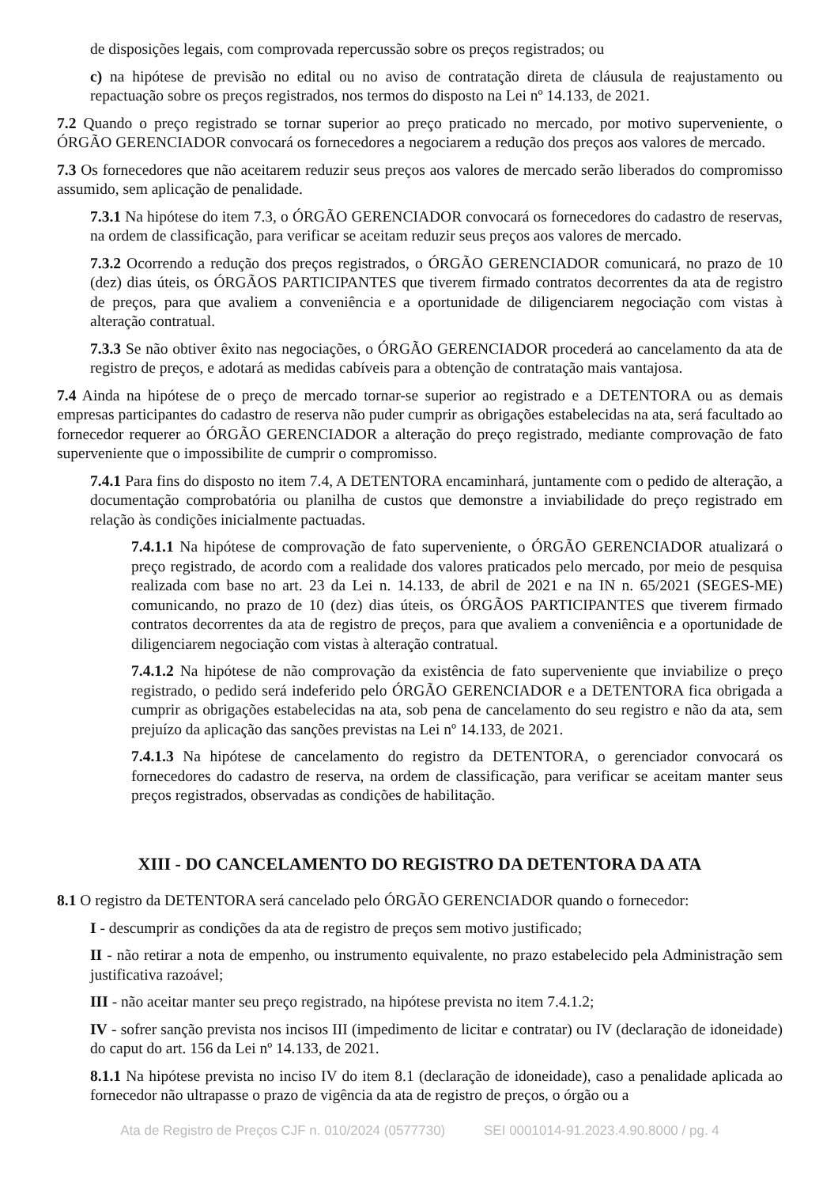de disposições legais, com comprovada repercussão sobre os preços registrados; ou
c) na hipótese de previsão no edital ou no aviso de contratação direta de cláusula de reajustamento ou repactuação sobre os preços registrados, nos termos do disposto na Lei nº 14.133, de 2021.
7.2 Quando o preço registrado se tornar superior ao preço praticado no mercado, por motivo superveniente, o ÓRGÃO GERENCIADOR convocará os fornecedores a negociarem a redução dos preços aos valores de mercado.
7.3 Os fornecedores que não aceitarem reduzir seus preços aos valores de mercado serão liberados do compromisso assumido, sem aplicação de penalidade.
7.3.1 Na hipótese do item 7.3, o ÓRGÃO GERENCIADOR convocará os fornecedores do cadastro de reservas, na ordem de classificação, para verificar se aceitam reduzir seus preços aos valores de mercado.
7.3.2 Ocorrendo a redução dos preços registrados, o ÓRGÃO GERENCIADOR comunicará, no prazo de 10 (dez) dias úteis, os ÓRGÃOS PARTICIPANTES que tiverem firmado contratos decorrentes da ata de registro de preços, para que avaliem a conveniência e a oportunidade de diligenciarem negociação com vistas à alteração contratual.
7.3.3 Se não obtiver êxito nas negociações, o ÓRGÃO GERENCIADOR procederá ao cancelamento da ata de registro de preços, e adotará as medidas cabíveis para a obtenção de contratação mais vantajosa.
7.4 Ainda na hipótese de o preço de mercado tornar-se superior ao registrado e a DETENTORA ou as demais empresas participantes do cadastro de reserva não puder cumprir as obrigações estabelecidas na ata, será facultado ao fornecedor requerer ao ÓRGÃO GERENCIADOR a alteração do preço registrado, mediante comprovação de fato superveniente que o impossibilite de cumprir o compromisso.
7.4.1 Para fins do disposto no item 7.4, A DETENTORA encaminhará, juntamente com o pedido de alteração, a documentação comprobatória ou planilha de custos que demonstre a inviabilidade do preço registrado em relação às condições inicialmente pactuadas.
7.4.1.1 Na hipótese de comprovação de fato superveniente, o ÓRGÃO GERENCIADOR atualizará o preço registrado, de acordo com a realidade dos valores praticados pelo mercado, por meio de pesquisa realizada com base no art. 23 da Lei n. 14.133, de abril de 2021 e na IN n. 65/2021 (SEGES-ME) comunicando, no prazo de 10 (dez) dias úteis, os ÓRGÃOS PARTICIPANTES que tiverem firmado contratos decorrentes da ata de registro de preços, para que avaliem a conveniência e a oportunidade de diligenciarem negociação com vistas à alteração contratual.
7.4.1.2 Na hipótese de não comprovação da existência de fato superveniente que inviabilize o preço registrado, o pedido será indeferido pelo ÓRGÃO GERENCIADOR e a DETENTORA fica obrigada a cumprir as obrigações estabelecidas na ata, sob pena de cancelamento do seu registro e não da ata, sem prejuízo da aplicação das sanções previstas na Lei nº 14.133, de 2021.
7.4.1.3 Na hipótese de cancelamento do registro da DETENTORA, o gerenciador convocará os fornecedores do cadastro de reserva, na ordem de classificação, para verificar se aceitam manter seus preços registrados, observadas as condições de habilitação.
XIII - DO CANCELAMENTO DO REGISTRO DA DETENTORA DA ATA
8.1 O registro da DETENTORA será cancelado pelo ÓRGÃO GERENCIADOR quando o fornecedor:
I - descumprir as condições da ata de registro de preços sem motivo justificado;
II - não retirar a nota de empenho, ou instrumento equivalente, no prazo estabelecido pela Administração sem justificativa razoável;
III - não aceitar manter seu preço registrado, na hipótese prevista no item 7.4.1.2;
IV - sofrer sanção prevista nos incisos III (impedimento de licitar e contratar) ou IV (declaração de idoneidade) do caput do art. 156 da Lei nº 14.133, de 2021.
8.1.1 Na hipótese prevista no inciso IV do item 8.1 (declaração de idoneidade), caso a penalidade aplicada ao fornecedor não ultrapasse o prazo de vigência da ata de registro de preços, o órgão ou a
Ata de Registro de Preços CJF n. 010/2024 (0577730) SEI 0001014-91.2023.4.90.8000 / pg. 4